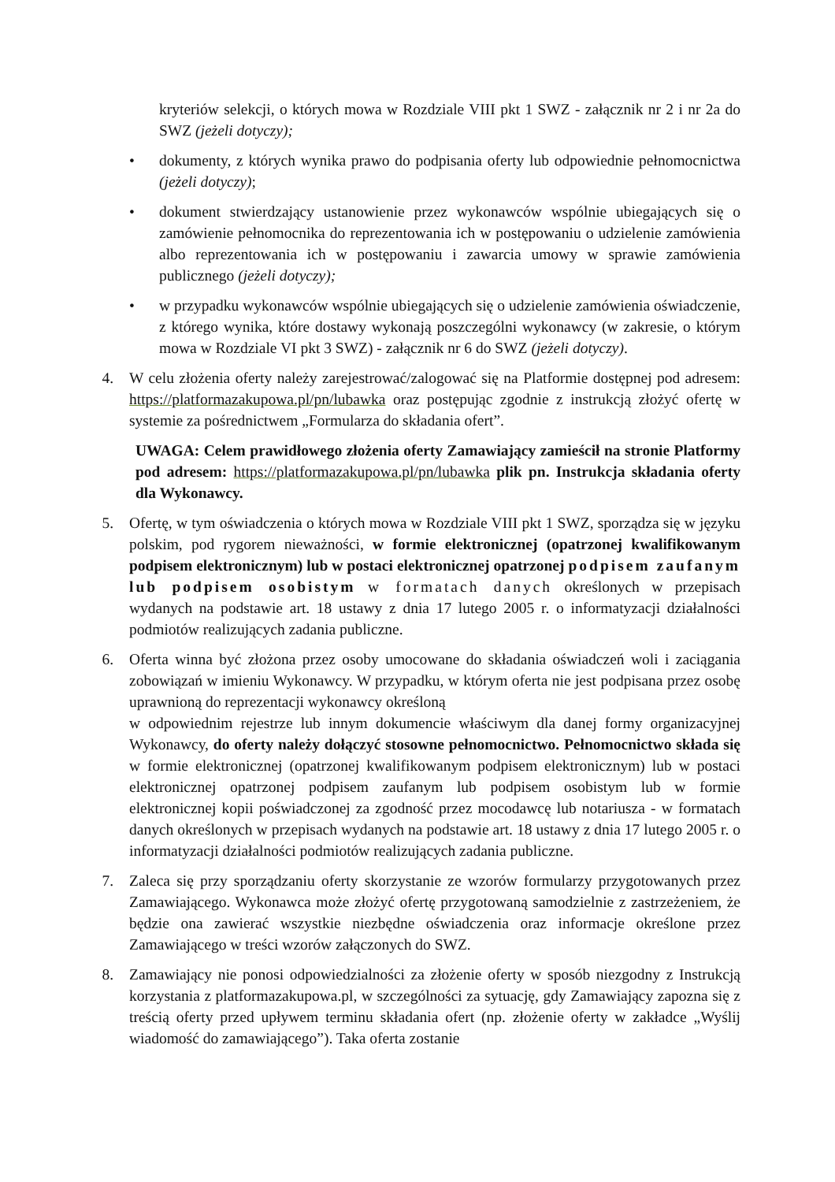kryteriów selekcji, o których mowa w Rozdziale VIII pkt 1 SWZ - załącznik nr 2 i nr 2a do SWZ (jeżeli dotyczy);
• dokumenty, z których wynika prawo do podpisania oferty lub odpowiednie pełnomocnictwa (jeżeli dotyczy);
• dokument stwierdzający ustanowienie przez wykonawców wspólnie ubiegających się o zamówienie pełnomocnika do reprezentowania ich w postępowaniu o udzielenie zamówienia albo reprezentowania ich w postępowaniu i zawarcia umowy w sprawie zamówienia publicznego (jeżeli dotyczy);
• w przypadku wykonawców wspólnie ubiegających się o udzielenie zamówienia oświadczenie, z którego wynika, które dostawy wykonają poszczególni wykonawcy (w zakresie, o którym mowa w Rozdziale VI pkt 3 SWZ) - załącznik nr 6 do SWZ (jeżeli dotyczy).
4. W celu złożenia oferty należy zarejestrować/zalogować się na Platformie dostępnej pod adresem: https://platformazakupowa.pl/pn/lubawka oraz postępując zgodnie z instrukcją złożyć ofertę w systemie za pośrednictwem „Formularza do składania ofert”.
UWAGA: Celem prawidłowego złożenia oferty Zamawiający zamieścił na stronie Platformy pod adresem: https://platformazakupowa.pl/pn/lubawka plik pn. Instrukcja składania oferty dla Wykonawcy.
5. Ofertę, w tym oświadczenia o których mowa w Rozdziale VIII pkt 1 SWZ, sporządza się w języku polskim, pod rygorem nieważności, w formie elektronicznej (opatrzonej kwalifikowanym podpisem elektronicznym) lub w postaci elektronicznej opatrzonej podpisem zaufanym lub podpisem osobistym w formatach danych określonych w przepisach wydanych na podstawie art. 18 ustawy z dnia 17 lutego 2005 r. o informatyzacji działalności podmiotów realizujących zadania publiczne.
6. Oferta winna być złożona przez osoby umocowane do składania oświadczeń woli i zaciągania zobowiązań w imieniu Wykonawcy. W przypadku, w którym oferta nie jest podpisana przez osobę uprawnioną do reprezentacji wykonawcy określoną
w odpowiednim rejestrze lub innym dokumencie właściwym dla danej formy organizacyjnej Wykonawcy, do oferty należy dołączyć stosowne pełnomocnictwo. Pełnomocnictwo składa się w formie elektronicznej (opatrzonej kwalifikowanym podpisem elektronicznym) lub w postaci elektronicznej opatrzonej podpisem zaufanym lub podpisem osobistym lub w formie elektronicznej kopii poświadczonej za zgodność przez mocodawcę lub notariusza - w formatach danych określonych w przepisach wydanych na podstawie art. 18 ustawy z dnia 17 lutego 2005 r. o informatyzacji działalności podmiotów realizujących zadania publiczne.
7. Zaleca się przy sporządzaniu oferty skorzystanie ze wzorów formularzy przygotowanych przez Zamawiającego. Wykonawca może złożyć ofertę przygotowaną samodzielnie z zastrzeżeniem, że będzie ona zawierać wszystkie niezbędne oświadczenia oraz informacje określone przez Zamawiającego w treści wzorów załączonych do SWZ.
8. Zamawiający nie ponosi odpowiedzialności za złożenie oferty w sposób niezgodny z Instrukcją korzystania z platformazakupowa.pl, w szczególności za sytuację, gdy Zamawiający zapozna się z treścią oferty przed upływem terminu składania ofert (np. złożenie oferty w zakładce „Wyślij wiadomość do zamawiającego”). Taka oferta zostanie